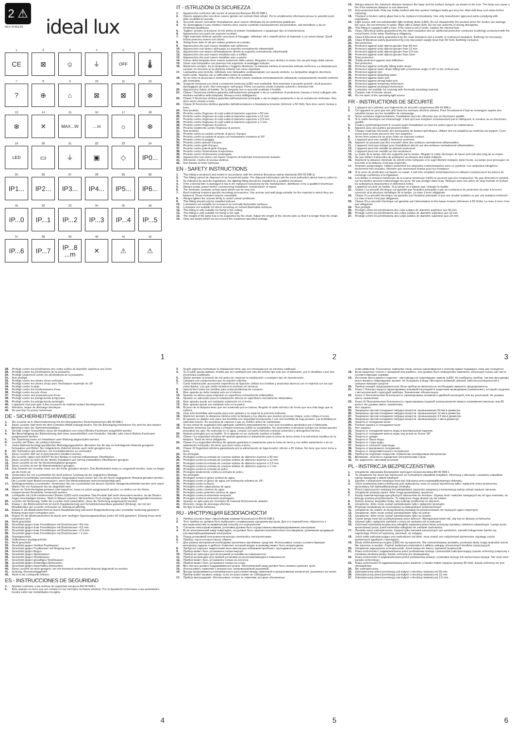2 ⚠
REV 07/01/19
ideal lux
1
CE
2
⊠
3
☺
4
⏚
5
OFF
6
🌡
7
?
8
⊕
9
⌂
10
⊠
11
⊠
12
⊗
13
⊗
14
✕
15
MAX...W
16
....m
17
☼
18
⊗
19
LED
20
▭
21
⏚
22
▣
23
◇
24
IP0...
25
IP1...
26
IP2...
27
IP3...
28
IP4...
29
IP5...
30
IP6...
31
IP...0
32
IP...1
33
IP...2
34
IP...3
35
IP...4
36
IP...5
37
IP...6
38
IP...7
39
IP...8
...m
40
✕
41
⚠
42
⚠
1
IT - ISTRUZIONI DI SICUREZZA
1. Apparecchio conforme alle norme di sicurezza Europee EN 60 598-1.
2. Questo apparecchio non deve essere gettato nei normali rifiuti urbani. Per lo smaltimento informarsi presso le autorità locali sulle modalità di raccolta.
3. Secondo alcune normative l'installazione deve essere effettuata da un elettricista qualificato.
4. Se danneggiato il cavo elettrico esterno deve essere sostituito esclusivamente dal produttore, dal rivenditore o da un elettricista qualificato.
5. Togliere sempre la tensione di rete prima di iniziare l'installazione o qualunque tipo di manutenzione.
6. Apparecchio con parti che possono scottare.
7. Ogni materiale richiede specifici accessori di fissaggio. Utilizzare viti e tasselli idonei al materiale a cui vanno fissati. Quelli inclusi possono essere non idonei.
8. Stringi bene tutte le viti per evitare problemi di contatto.
9. Apparecchio che può essere installato solo all'interno.
10. Apparecchio non idoneo all'incasso su superfici normalmente infiammabili.
11. Apparecchio non idoneo all'installazione diretta su superfici normalmente infiammabili.
12. Apparecchio che può essere installato solo a soffitto.
13. Apparecchio che può essere installato solo a parete.
14. Il peso della lampada deve essere sostenuto dalla catena. Regolare il cavo elettrico in modo che sia più lungo della catena.
15. Usare solo lampadine con potenza non superiore al wattaggio indicato.
16. Mantenere sempre, tra la lampadina e l'oggetto illuminato, la distanza minima di sicurezza indicata nell'icona. La lampada può causare un incendio se la distanza minima non viene rispettata.
17. Lampadina auto protetta. Utilizzare solo lampadine contrassegnate con questo simbolo. Le lampadine alogene diventano molto calde. Aspetta che si raffreddino prima di sostituirle.
18. Se un vetro di sicurezza è incrinato o rotto deve essere sostituito immediatamente utilizzando esclusivamente ricambi conformi alle normative.
19. Sorgente luminosa con diodi a emissione luminosa (LED) non sostituibili. Non smontare il prodotto perché i diodi possono danneggiare gli occhi. Non immergere nell'acqua. Pulire con panno umido evitando solventi e detersivi forti.
20. Apparecchio dotato di fusibile. Se la lampada non si accende sostituire il fusibile.
21. Classe I Sicurezza elettrica garantita dall'isolamento principale e da un conduttore di protezione (messa a terra) collegato alla struttura metallica della lampada. Messa a terra obbligatoria.
22. Classe II Sicurezza elettrica garantita dall'isolamento principale e da un doppio isolamento o da un isolamento rinforzato. Non deve avere messa a terra.
23. Classe III Sicurezza elettrica garantita dall'alimentazione a bassissima tensione (inferiore a 50 Volt). Non deve avere messa a terra.
24. Non protetto.
25. Protetto contro l'ingresso di corpi solidi di diametro superiore a 50 mm.
26. Protetto contro l'ingresso di corpi solidi di diametro superiore a 12 mm.
27. Protetto contro l'ingresso di corpi solidi di diametro superiore a 2,5 mm.
28. Protetto contro l'ingresso di corpi solidi di diametro superiore a 1 mm.
29. Protetto contro l'ingresso di polvere.
30. Protetto totalmente contro l'ingresso di polvere.
31. Non protetto.
32. Protetto contro la caduta verticale di gocce d'acqua.
33. Protetto contro la caduta di acqua con inclinazione massima di 15º.
34. Protetto contro la pioggia.
35. Protetto contro spruzzi d'acqua.
36. Protetto contro getti d'acqua.
37. Protetto contro potenti getti d'acqua.
38. Protetto contro l'immersione temporanea.
39. Protetto contro l'immersione prolungata.
40. Apparecchio non idoneo ad essere ricoperto di materiale termicamente isolante.
41. Attenzione, rischio di scossa elettrica.
42. Non fissare la fonte luminosa.
EN - SAFETY INSTRUCTIONS
1. This fitting is produced and tested in accordance with the strictest European safety standards (EN 60.598-1).
2. This fitting cannot be disposed of as household waste. For disposal information ask the local authorities about how to collect it.
3. As indicated by specific regulations, the lighting fitting should be installed by a qualified electrician.
4. If the external wire is damaged it has to be replaced exclusively by the manufacturer, distributor or by a qualified electrician.
5. Always isolate power before commencing installation, maintenance or repair.
6. The luminaire contains certain parts which can be very hot.
7. Each material requires specific mounting accessories. Use screws and wall plugs suitable for the material to which they are fastened. Those included may be unsuitable.
8. Always tighten the screws firmly to avoid contact problems.
9. This fitting should only be installed indoors.
10. Luminaires not suitable for recessed on normally flammable surfaces.
11. Luminaire not suitable for direct mounting on normal flammable surfaces.
12. This fitting is only suitable for fixing to the ceiling.
13. This fitting is only suitable for fixing to the wall.
14. The weight of the lamp has to be supported by the chain. Adjust the length of the electric wire so that it is longer than the chain.
15. Only use lamps which do not exceed the maximum specified wattage.
2
16. Always observe the minimum distance between the lamp and the surface being lit, as shown in the icon. The lamp can cause a fire if the minimum distance is not observed.
17. Auto-protected bulb. Only use bulbs marked with this symbol. Halogen bulbs get very hot. Wait until they cool down before replacing.
18. Cracked or broken safety glass has to be replaced immediately. Use only manufcturer approved parts complying with regulations.
19. Light source with not-substitutable light emitting diode (LED). Do not disassemble the product since the diodes can damage the eyes. Do not immerse in water. Wipe with a damp cloth. Do not use solvents or strong detergents.
20. This fitting is equipped with a fuse. If the lamp is out of order, replace the internal fuse.
21. Class I Electrical safety guaranteed by the main insulation and an additional protective conductor (earthing) connected with the metal frame of the lamp. Earthing is obligatory.
22. Class II Electrical safety guaranteed by the main insulation and a double or reinforced insulation. Earthing not necessary.
23. Class III Electrical safety guaranteed by very low power supply (less than 50 Volt). Earthing excluded.
24. Not protected.
25. Protected against solid objects greater than 50 mm.
26. Protected against solid objects greater than 12 mm.
27. Protected against solid objects greater than 2,5 mm.
28. Protected against solid objects greater than 1mm.
29. Dust protected.
30. Totally protected against dust infiltration.
31. Not protected.
32. Protected against vertically falling water drops.
33. Protected against water drops falling with a maximum angle of 15° to the vertical axis.
34. Protected against rain.
35. Protected against splashing water.
36. Protected against water jets.
37. Protected against strong water jets.
38. Protected against temporary immersion.
39. Protected against prolonged immersion.
40. Luminaire not suitable for covering with thermally insulating material.
41. Caution, risk of electric shock.
42. Do not stare at the operating light source.
FR - INSTRUCTIONS DE SÉCURITÉ
1. L'appareil est conforme aux règlements de sécurité européennes EN 60 598-1.
2. Cet appareil ne peut pas etre jeté dans les normaux déchets urbains. Pour l'écoulement il faut se renseigner auprès des autorités locaux sur les modalités de ramassage.
3. Selon certaines règlementations, l'installation doit etre effectuée par un électricien qualifié.
4. Si le cable électrique est endommagé, il faut qu'il soit remplacé exclusivement par le fabriquant, le vendeur ou un électricien qualifié.
5. Coupez systématiquement le courant avant l'installation ou tous les autres types de maintenance.
6. Appareil avec des parties qui peuvent brûler.
7. Chaque matériau nécessite des accessoires de fixation spécifiques. Utiliser des vis adaptées au matériau du support. Ceux inclus dans la boite peuvent etre non adaptées.
8. Serrer bien tuotes les vis pour éviter un mauvais contact.
9. L'appareil peut etre installé à l'interieur seulemnt.
10. Appareil ne pouvant pas être encastré dans des surfaces normalement inflammables.
11. L'appareil n'est pas indiqué pour l'installation directe sur des surfaces normalement inflammables.
12. L'appareil peut etre installé au plafond seulement.
13. L'appareil peut etre installé au mur seulement.
14. Le poids de la lampe doit etre supporté par la chaine. Réguler le cable électrique de facon qu'il soit plus long de la chaine.
15. Ne pas utiliser d'ampoules de puissance au-dessus des watts indiqués.
16. Maintenir la distance minimale de sûreté entre l'ampoule et le sujet illuminé indiquée dans l'icone. La lampe peut provoquer un incendie si la distance n'est pas respectée.
17. Ampoule autoprotégée. Utiliser seulement les ampoules contremarquées avec ce symbole. Les ampoules halogènes deviennent très chaudes. Attendre que deviennent froides pour les remplacer.
18. Si le verre de protéction est fissuré ou cassé, il doit étre remplacé immédiatement en utilisant exclusivement les pièces de rechange conformes à la législation.
19. Les diodes à emission lumineuse de la source lumineuse (LED) ne peuvent pas etre remplacées. Ne pas démonter le produit, car les diodes peuvent endommager les yeux. Ne pas plonger dans l'eau. Nettoyer avec une pièce de drap humide en évitant les substances dissolvantes et détersives fortes.
20. L'appareil est doté de fusible. Si la lampe ne s'allume pas, changer le fusible.
21. Classe I La sécurité électrique est garantie par l'isolation principale e par un conducteur de protection (la mise à la terre) connecté al la structure métallique de la lampe. La mise à terre obligatoire.
22. Classe II La sécurité électrique est garantie par l'isolation principale et par une double isolation ou par une isolation renforcée. La mise à terre n'est pas obligatoire.
23. Classe III La sécurité électrique est garantie par l'alimentation à très basse tension (inferieure à 50 Volts). La mise à terre n'est pas obligatoire.
24. Non protégé.
25. Protégé contre les pénétrations des cops solides de diamètre supérieur aux 50 mm.
26. Protégé contre les pénétrations des corps solides de diamètre supérieur aux 12 mm.
27. Protégé contre les pénétrations des corps solides de diamètre supérieur aux 2,5 mm.
3
28. Protégé contre les pénétrations des corps soldes de diamètre supérieur aux 1mm.
29. Protégé contre les pénétrations de la poussière.
30. Protégé totalement contre les pénétrations de la poussière.
31. Non protégé.
32. Protégé contre les chutes d'eau verticales.
33. Protégé contre les chutes d'eau avec l'inclinaison maximale de 15°.
34. Protégé contre la pluie.
35. Protégé contre les éclaboussures d'eau.
36. Protégé contre les jets d'eau.
37. Protégé contre des puissants jest d'eau.
38. Protégé contre les plongements temporairs.
39. Protégé contre les plongements prolongés.
40. L'appareil n'est pas apte à être recouvert de matériel isolant thermiquement.
41. Attention, risque de décharge électrique.
42. Ne pas fixer la source lumineuse.
DE - SICHERHEITSHINWEISE
1. Die Leuchte ist in Übereinstimmung mit den Europäischen Sicherheitsnormen EN 60 598-1.
2. Diese Leuchte darf nicht mit dem normalen Abfall entsorgt weden. Für die Entsorgung informieren Sie sich bei den lokalen Behörden über die Sammelmodalitäten.
3. Gemäß einiger Vorschriften muss die Installation von einem Elektro-Fachmann ausgeführt werden.
4. Bei Beschädigung der Elektroleitung darf diese ausschließlich vom Hersteller, Händler oder einem Elektro-Fachmann ausgetauscht werden.
5. Die Spannung muss vor Installation oder Wartung abgeschaltet werden.
6. Leuchte mit Teilen, die erhitzen könnten.
7. Jedes Material benötigt spezifischen Befestigungszubehör. Benutzen Sie für das zu befestigende Material geeignete Schrauben und Dübel. Der mitgelieferte Zubehör könnte auch nicht geeignet sein.
8. Alle Schrauben gut anziehen, um Kontaktprobleme zu vermeiden.
9. Diese Leuchte darf nur in Innenräumen installiert werden.
10. Die Leuchte eignet sich NICHT für den Einbau in normal entflammbare Oberflächen.
11. Diese Leuchte ist nicht für die direkte Installation auf normal entzündliche Oberflächen geeignet.
12. Diese Leuchte ist nur für Deckeninstallation geeignet.
13. Diese Leuchte ist nur für Wandinstallation geeignet.
14. Das Gewicht der Leuchte muss von der Kette gehalten werden. Das Elektrokabel muss so eingestellt werden, dass es länger als die Kette ist.
15. Verwenden Sie nur Leuchtmittel mit nicht höherer Leistung als die angegeben Wattage.
16. Zwischen Leuchtmittel und beleuchteten Gegenstand muss immer der von der Ikone angegebene Abstand gehalten werden. Die Leuchte kann Brand verursachen, wenn der Mindestabstand nicht berücksichtigt wird.
17. Selbstgeschütztes Leuchtmittel. Verwenden Sie nur Leuchtmittel mit diesem Symbol. Halogenleuchtmittel werden sehr warm. Warten Sie vor Austausch bis sie abgekühlt sind.
18. Wenn ein Sicherheitsglas gerissen oder kaputt ist, muss es sofort ausgetauscht werden; es dürfen nur der Norm entsprechende Ersatzteile verwendet werden.
19. Lichtquelle mit Licht-emittierenden Dioden (LED) nicht ersetzbar. Das Produkt darf nicht demontiert werden, da die Dioden Augen beschädigen können. Nicht in Wasser tauchen. Mit feuchtem Tuch reinigen, keine starke Reinigungsmittel benutzen.
20. Leuchte mit Sicherung. Sollte die Leuchte nicht einschalten, muss die Sicherung ausgetauscht werden.
21. Klasse I: die Elektrosicherheit ist durch Hauptisolierung und Schutzleiteranschluss garantiert (Erdung), der mit der Metallstruktur der Leuchte verbunden ist. Erdung ist pflichtig.
22. Klasse II: die Elektrosicherheit ist durch Hauptisolierung und durch Doppelisolierung oder verstärkte Isolierung garantiert. Erdung muss nicht vorhanden sein.
23. Klasse III: die Elektrosicherheit ist durch sehr niedrigen Spannungsanschluss (unter 50 Volt) garantiert. Erdung muss nicht vorhanden sein.
24. Nicht geschützt.
25. Geschützt gegen feste Fremdkörper mit Durchmesser >50 mm.
26. Geschützt gegen feste Fremdkörper mit Durchmesser >12 mm.
27. Geschützt gegen feste Fremdkörper mit Durchmesser >2,5 mm.
28. Geschützt gegen feste Fremdkörper mit Durchmesser > 1 mm.
29. Staubgeschützt.
30. Vollkommen staubgeschützt.
31. Nicht geschützt.
32. Geschützt gegen Vertikal-Tropfwasser.
33. Geschützt gegen Tropfwasser mit Neigung max. 15°.
34. Geschützt gegen Regen.
35. Geschützt gegen Spritzwasser.
36. Geschützt gegen Strahlwasser.
37. Geschützt gegen gewaltiges Strahlwasser.
38. Geschützt gegen zeitweiliges Eintauchen.
39. Geschützt gegen dauerhaftes Eintauchen.
40. Diese Leuchte ist nicht geeignet, um mit thermisch isolierendem Material abgedeckt zu werden.
41. Achtung, Stromschlaggefahr!
42. Nicht in die Lichtquelle blicken.
ES - INSTRUCCIONES DE SEGURIDAD
1. Aparato conforme a las normas de seguridad europeos EN 60 598-1.
2. Este aparato no tiene que ser echado en los normales rechazos urbanos. Por la liquidación informarse a las autoridades locales sobre las modalidades recogida.
4
3. Según algunas normativas la instalacción tiene que ser efectuada por un electrico calificado.
4. Si el cable queda dañado, tendrá que ser cambiado por otro del mismo tipo solo por el fabricante, por el detallista o por una electricista cualificado.
5. Quitar siempre la tensión de red antes de empezar la instalacción o cualquier tipo de manutención.
6. Lámpara con componentes que se pueden calentar.
7. Cada material pide accesorios especificos de fijacción. Utilizar los tornillos y arancelas idoneos con el material con los que estan fijados. Los que están incluidos no podrian ser idoneos.
8. Aprieta bien todos los tornillos para evitar problemas de contacto.
9. Este aparato se debe instalar solo en el interior.
10. Aparato no idóneo para empotrar en superficies normalmente inflamables.
11. Aparato no adecuado para la instalacción directa en superficies normalmente inflamables.
12. Este aparato puede ser instalado solamente en el techo.
13. Este aparato puede ser instalado solo en la pared.
14. El peso de la lámpara tiene que ser sostenido por la cadena. Regular el cable eléctrico de modo que sea más largo que la cadena.
15. Usar solo bombillas adecuadas para este aparato y no superar la potencia indicada.
16. Mantener siempre la distancia minima entre la lámpara y los objetos que puedan provocar chispa, como refleja el icono.
17. El aparato es adapto solo para una bombilla con seguridad incorporada o con una bombilla de baja presion. Las bombillas se calientan mucho. Se aconseja de esperar a que se enfríen antes de cambiarlas.
18. Si una cristal de seguridad está agrietado cambielo inmediatamente y use solo recambios aprobados por el fabricante.
19. Naciente luminosa con diodos a emisión luminosa (LED) no sustituibles. No desmontes el producto porque los diodos pueden perjudicar los ojos. No sumerjas en el agua. Limpiar con paño húmedo evitando solventes y detergentes fuertes.
20. Aparato protegido por un fusible. Si el aparato no se enciende sostituir el fusible.
21. Classe I La seguridad eléctrica del aparato garantiza el aislamiento para la toma de tierra unido a la estructura metálica de la lámpara. Toma de tierra obligatoria.
22. Classe II La seguridad eléctrica del aparato garantiza el aislamiento para la toma de tierra y con doble aislamiento o de un aislamiento reforzado. No tiene que tener toma a tierra.
23. Classe III Seguridad eléctrica garantizada por la alimentación de baja tensión, inferior a 50 Voltios. No tiene que tener toma a tierra.
24. No protegido.
25. Protegido contra la entrada de cuerpos sòlidos de diàmetro superior a 50 mm.
26. Protegido contra la entrada de cuerpos sòlidos de diàmetro superior a 12 mm.
27. Protegido contra la entrada de cuerpos sòlidos de diàmetro superior a 2,5 mm.
28. Protegido contra la entrada de cuerpos sòlidos de diàmetro superior a 1 mm.
29. Protegido contra la entrada de polvo.
30. Protegido totalemente contra la entrada de polvo.
31. No protegido.
32. Protegido contra el goteo vertical de agua.
33. Protegido contro el goteo de agua con inclinación máxima de 15º.
34. Protegido contro la lluvia.
35. Protegido contro salpicaduras de agua.
36. Protegido contro chorros de agua.
37. Protegido contro potentes chorros de agua.
38. Protegido contra la inmersión temporal.
39. Protegido contra la inmersión prolongada.
40. Aparato no apto para ser revestido de material térmicamente aislante.
41. Atención, riesgo de descarga eléctrica.
42. No fijar la fuente luminosa.
RU - ИНСТРУКЦИЯ БЕЗОПАСНОСТИ
1. Прибор соответствует европейским нормам безопасности EN 60 598-1.
2. Этот прибор не должен быть выброшен с нормальным городским мусором. Для его переработки, обратитесь к местным властям по правильному способу его переработки.
3. Согласно некоторым нормам, установка должна быть осуществлена квалифицированным электриком.
4. Если электрический шнур повреждён, он должен быть заменён исключительно поставщиком, розничным продавцом или квалифицированным электриком.
5. Перед установкой или ремонтом всегда отключайте электропитание.
6. Прибор, части которого могут обжечь.
7. Для разных материалов необходимы различные крепёжные средства. Использовать только соответствующие материалу шурупы и дюбели. Комплект, который входит в упаковку может быть непригодным.
8. Требуется хорошее закрепление всех винтов для избежания проблем с проходимостью тока.
9. Прибор может быть установлен только внутри.
10. Прибор не пригоден для встроенной установки на поверхностях.
11. Прибор непригоден для прямой установки на воспламеняющиеся поверхности.
12. Прибор может быть установлен только на потолок.
13. Прибор может быть установлен только на стену.
14. Вес люстры должен поддерживаться цепью. Электрический шнур должен быть немного длиннее цепи.
15. Использовать лампочки с мощностью, непревышаемой указанной.
16. Всегда придерживаться минимального расстояния между лампочкой и декоративным элементом, указанного на иконе. Прибор может вызвать пожар, если это расстояние не соблюдается.
17. Прибор автозащищён. Использовать только те лампочки, которые обозначены
5
этим символом. Галогенные лампочки очень сильно накаливаются и поэтому нужно подождать пока они охладятся.
18. Если защитное стекло с трещиной или разбито, оно должно быть немедленно заменено, используя только зап.части соответствующие нормам.
19. Источник света данного изделия - светодиоды не подлежащие замене (LED). Не разбирать прибор, так как светодиоды могут вызвать повреждение зрения. Не погружать в воду. Протирать влажной тряпкой, избегая растворителей и сильных моющих средств.
20. Прибор снащён предохранителем. Если прибор не включается, необходимо заменить предохранитель.
21. Класс I Электро-защита гарантирована основной изоляцией и защитным проводником (заземление), который соеденён с металлической структурой прибора. Заземление обязательное.
22. Класс II Электрическая безопасность гарантирована основной и двойной изоляцией, или же усиленной. Не должно иметь заземления.
23. Класс III Электрическая безопасность гарантирована подачей электроэнергии низкого напряжения (меньше чем 50 вольт). Не должно иметь заземления.
24. Нет защиты.
25. Защищено против попадания твёрдых веществ, превышающих 50 мм в диаметре.
26. Защищено против попадания твёрдых веществ, превышающих 12 мм в диаметре.
27. Защищено против попадания твёрдых веществ, превышающих 2,5 мм в диаметре.
28. Защищено против попадания твёрдых веществ, превышающих 1 мм в диаметре.
29. Защита от попадания пыли.
30. Полная защита от попадания пыли.
31. Нет защиты.
32. Защита от попадания капель воды в вертикальном падении.
33. Защита от попадания капель воды под углом не более 15º.
34. Защита от дождя.
35. Защита от брызг воды.
36. Защита от струи воды.
37. Защита от сильной струи воды.
38. Защита от временного погружения .
39. Защита от продолжительного погружения .
40. Прибор не подлежит покрытию термически изолируемым материалом.
41. Внимание, опасность поражения электрическим током.
42. Не закреплять световой источник.
PL - INSTRKCJA BEZPIECZEŃSTWA
1. Urządzenie odpowiada Europejskim wymogom bezpieczenstwa EN 60 598-1.
2. To urządzenie nie może byc wyrzucone do normalnych odpadków miejskich. Informacji o zbieraniu i usuwaniu odpadków należy zasięgnąć u władz lokalnych.
3. Zgodnie z przepisami instalacja musi być dokonana przez wykwalifikowanego elektryka.
4. Jeżeli zewnętrzny kabel elektryczny jest uszkodzony, musi on zostać wymieniony tylko i wyłącznie przez producenta, sprzedawcę lub wykwalifikowanego elektryka.
5. Przed rozpoczęciem instalacji lub jakiejkolwiek czynności związanej z konserwacją należy odciąć napięcie sieciowe.
6. Urządzenie posiada części, które mogą spowodować oparzenia.
7. Każdy materiał wymaga specyficznych akcesoriów do montażu. Używac śrub i nakrętek nadajacych się do typu materiału, do którego zostaną przytwierdzone. Te załączone mogą okazać się nie zdatne.
8. Dobrze ścisnac wszystkie śruby, aby uniknąć problemów ze złączem.
9. Urządzenie, które może zostać zainstalowane tylko i wyłącznie wewnątrz.
10. Przyrząd niewłaściwy do montowania na łatwopalnych powierzchniach.
11. Urządzenie nie zdatne do bezpośredniej instalacji na powierzchniach nie będących ognio odpornymi.
12. Urządzenie, które może zostać zainstalowane tylko na suficie.
13. Urządzenie, które może zostać zainstalowane tylko na ścianie.
14. Ciężar lampy musi być podtrzymywany przez łańcuch. Wyregulować kabel tak, aby był on dłuższy od łańcucha.
15. Używać tylko i wyłącznie żarówek o mocy nie wiekszej niż ta zalecana.
16. Zachować minimalną bezpieczną odległość wskazaną przez ikonę pomiędzy żarówką i obiektem oświetlonym. Lampa może spowodować pożar, jeżeli minimalna odległość nie zostanie zachowana.
17. Żarowka samo zabezpieczona. Używać tylko żarowek oznaczonych tym symbolem. żarowki halogenowe bardzo się nagrzewają. Przed ich wymianą, zaczekać, aż ostygną.
18. Jeżeli szkło zabezpieczające jest uszkodzone lub zbite, musi zostać ono natychmiast wymienione używając części wymiennych zgodnych z wymogami.
19. Diody elektroluminescencyjne (LED) nie są wymienne. Nie rozmontowywac produktu, ponieważ diody mogą uszkodzić wzrok. Nie zanurzac w wodzie. Czyścić zwilżonym materiałem z włókna unikając chemicznych środków czyszczących.
20. Urządzenie wyposażone w bezpieczniki. Jeżeli lampa nie świeci, wymienić bezpiecznik.
21. Klasa ochronności I zagwarantowana przez podstawowa izolacje i przewodnik zabezpieczający (zacisk ochronny) połączony z metalowa strukturą lampy. Zacisk ochronny jes obowiązkowy.
22. Klasa ochronności II zagwarantowana przez podstawową izolacje i podwójna izolacje lub wzmocniona izolacje. Nie musi mieć zacisku ochronnego.
23. Klasa ochronności III zagwarantowana przez zasilenie o bardzo niskim napięciu (poniżej 50 Volt). Zacisk ochronny nie jest obowiązkowy.
24. Nie zabezpieczony.
25. Zabezpieczony przed penetracją ciał stałych o średnicy większej niż 50 mm.
26. Zabezpieczony przed penetracją ciał stałych o średnicy większej niż 12 mm.
27. Zabezpieczony przed penetracją ciał stałych o średnicy większej niż 2,5 mm.
6